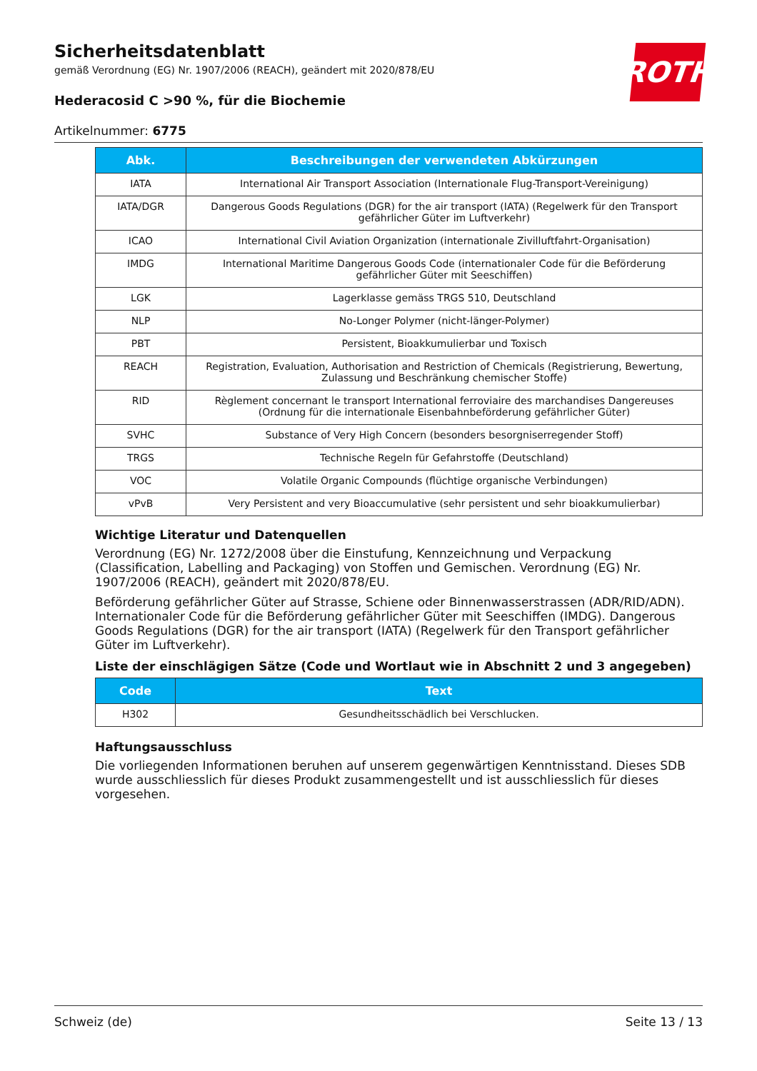ROTH
Sicherheitsdatenblatt
gemäß Verordnung (EG) Nr. 1907/2006 (REACH), geändert mit 2020/878/EU
Hederacosid C >90 %, für die Biochemie
Artikelnummer: 6775
| Abk. | Beschreibungen der verwendeten Abkürzungen |
| --- | --- |
| IATA | International Air Transport Association (Internationale Flug-Transport-Vereinigung) |
| IATA/DGR | Dangerous Goods Regulations (DGR) for the air transport (IATA) (Regelwerk für den Transport gefährlicher Güter im Luftverkehr) |
| ICAO | International Civil Aviation Organization (internationale Zivilluftfahrt-Organisation) |
| IMDG | International Maritime Dangerous Goods Code (internationaler Code für die Beförderung gefährlicher Güter mit Seeschiffen) |
| LGK | Lagerklasse gemäss TRGS 510, Deutschland |
| NLP | No-Longer Polymer (nicht-länger-Polymer) |
| PBT | Persistent, Bioakkumulierbar und Toxisch |
| REACH | Registration, Evaluation, Authorisation and Restriction of Chemicals (Registrierung, Bewertung, Zulassung und Beschränkung chemischer Stoffe) |
| RID | Règlement concernant le transport International ferroviaire des marchandises Dangereuses (Ordnung für die internationale Eisenbahnbeförderung gefährlicher Güter) |
| SVHC | Substance of Very High Concern (besonders besorgniserregender Stoff) |
| TRGS | Technische Regeln für Gefahrstoffe (Deutschland) |
| VOC | Volatile Organic Compounds (flüchtige organische Verbindungen) |
| vPvB | Very Persistent and very Bioaccumulative (sehr persistent und sehr bioakkumulierbar) |
Wichtige Literatur und Datenquellen
Verordnung (EG) Nr. 1272/2008 über die Einstufung, Kennzeichnung und Verpackung (Classification, Labelling and Packaging) von Stoffen und Gemischen. Verordnung (EG) Nr. 1907/2006 (REACH), geändert mit 2020/878/EU.
Beförderung gefährlicher Güter auf Strasse, Schiene oder Binnenwasserstrassen (ADR/RID/ADN). Internationaler Code für die Beförderung gefährlicher Güter mit Seeschiffen (IMDG). Dangerous Goods Regulations (DGR) for the air transport (IATA) (Regelwerk für den Transport gefährlicher Güter im Luftverkehr).
Liste der einschlägigen Sätze (Code und Wortlaut wie in Abschnitt 2 und 3 angegeben)
| Code | Text |
| --- | --- |
| H302 | Gesundheitsschädlich bei Verschlucken. |
Haftungsausschluss
Die vorliegenden Informationen beruhen auf unserem gegenwärtigen Kenntnisstand. Dieses SDB wurde ausschliesslich für dieses Produkt zusammengestellt und ist ausschliesslich für dieses vorgesehen.
Schweiz (de) Seite 13 / 13